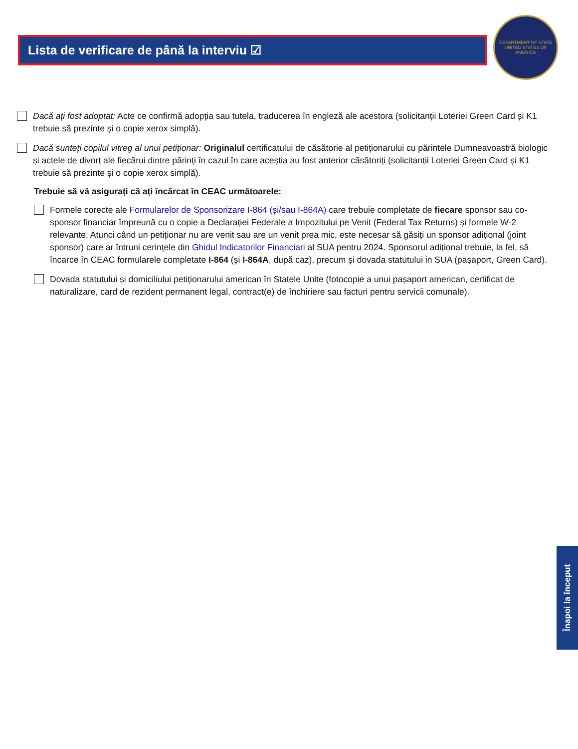Lista de verificare de până la interviu ☑
DEPARTMENT OF STATE
UNITED STATES OF AMERICA
Dacă ați fost adoptat: Acte ce confirmă adopția sau tutela, traducerea în engleză ale acestora (solicitanții Loteriei Green Card și K1 trebuie să prezinte și o copie xerox simplă).
Dacă sunteți copilul vitreg al unui petiționar: Originalul certificatului de căsătorie al petiționarului cu părintele Dumneavoastră biologic și actele de divorț ale fiecărui dintre părinți în cazul în care aceștia au fost anterior căsătoriți (solicitanții Loteriei Green Card și K1 trebuie să prezinte și o copie xerox simplă).
Trebuie să vă asigurați că ați încărcat în CEAC următoarele:
Formele corecte ale Formularelor de Sponsorizare I-864 (și/sau I-864A) care trebuie completate de fiecare sponsor sau co-sponsor financiar împreună cu o copie a Declarației Federale a Impozitului pe Venit (Federal Tax Returns) și formele W-2 relevante. Atunci când un petiționar nu are venit sau are un venit prea mic, este necesar să găsiți un sponsor adițional (joint sponsor) care ar întruni cerințele din Ghidul Indicatorilor Financiari al SUA pentru 2024. Sponsorul adițional trebuie, la fel, să încarce în CEAC formularele completate I-864 (și I-864A, după caz), precum și dovada statutului in SUA (pașaport, Green Card).
Dovada statutului și domiciliului petiționarului american în Statele Unite (fotocopie a unui pașaport american, certificat de naturalizare, card de rezident permanent legal, contract(e) de închiriere sau facturi pentru servicii comunale).
Înapoi la început